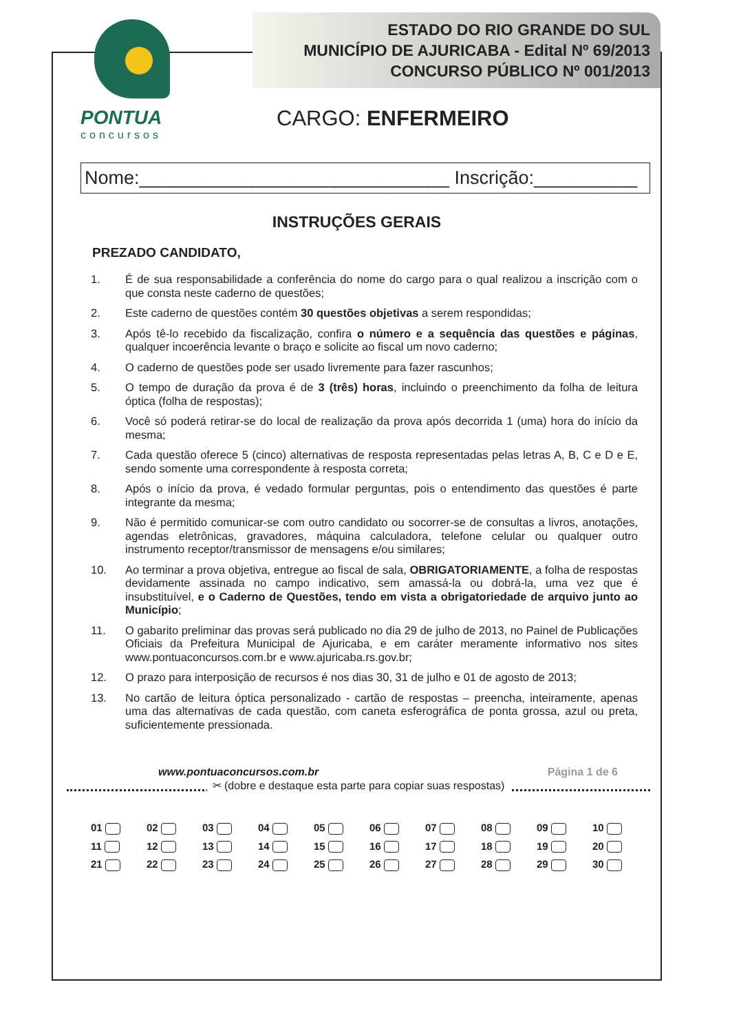PONTUA
concursos
ESTADO DO RIO GRANDE DO SUL
MUNICÍPIO DE AJURICABA - Edital Nº 69/2013
CONCURSO PÚBLICO Nº 001/2013
CARGO: ENFERMEIRO
Nome:______________________________ Inscrição:__________
INSTRUÇÕES GERAIS
PREZADO CANDIDATO,
1. É de sua responsabilidade a conferência do nome do cargo para o qual realizou a inscrição com o que consta neste caderno de questões;
2. Este caderno de questões contém 30 questões objetivas a serem respondidas;
3. Após tê-lo recebido da fiscalização, confira o número e a sequência das questões e páginas, qualquer incoerência levante o braço e solicite ao fiscal um novo caderno;
4. O caderno de questões pode ser usado livremente para fazer rascunhos;
5. O tempo de duração da prova é de 3 (três) horas, incluindo o preenchimento da folha de leitura óptica (folha de respostas);
6. Você só poderá retirar-se do local de realização da prova após decorrida 1 (uma) hora do início da mesma;
7. Cada questão oferece 5 (cinco) alternativas de resposta representadas pelas letras A, B, C e D e E, sendo somente uma correspondente à resposta correta;
8. Após o início da prova, é vedado formular perguntas, pois o entendimento das questões é parte integrante da mesma;
9. Não é permitido comunicar-se com outro candidato ou socorrer-se de consultas a livros, anotações, agendas eletrônicas, gravadores, máquina calculadora, telefone celular ou qualquer outro instrumento receptor/transmissor de mensagens e/ou similares;
10. Ao terminar a prova objetiva, entregue ao fiscal de sala, OBRIGATORIAMENTE, a folha de respostas devidamente assinada no campo indicativo, sem amassá-la ou dobrá-la, uma vez que é insubstituível, e o Caderno de Questões, tendo em vista a obrigatoriedade de arquivo junto ao Município;
11. O gabarito preliminar das provas será publicado no dia 29 de julho de 2013, no Painel de Publicações Oficiais da Prefeitura Municipal de Ajuricaba, e em caráter meramente informativo nos sites www.pontuaconcursos.com.br e www.ajuricaba.rs.gov.br;
12. O prazo para interposição de recursos é nos dias 30, 31 de julho e 01 de agosto de 2013;
13. No cartão de leitura óptica personalizado - cartão de respostas – preencha, inteiramente, apenas uma das alternativas de cada questão, com caneta esferográfica de ponta grossa, azul ou preta, suficientemente pressionada.
www.pontuaconcursos.com.br Página 1 de 6
✂ (dobre e destaque esta parte para copiar suas respostas)
| 01 | 02 | 03 | 04 | 05 | 06 | 07 | 08 | 09 | 10 |
| 11 | 12 | 13 | 14 | 15 | 16 | 17 | 18 | 19 | 20 |
| 21 | 22 | 23 | 24 | 25 | 26 | 27 | 28 | 29 | 30 |